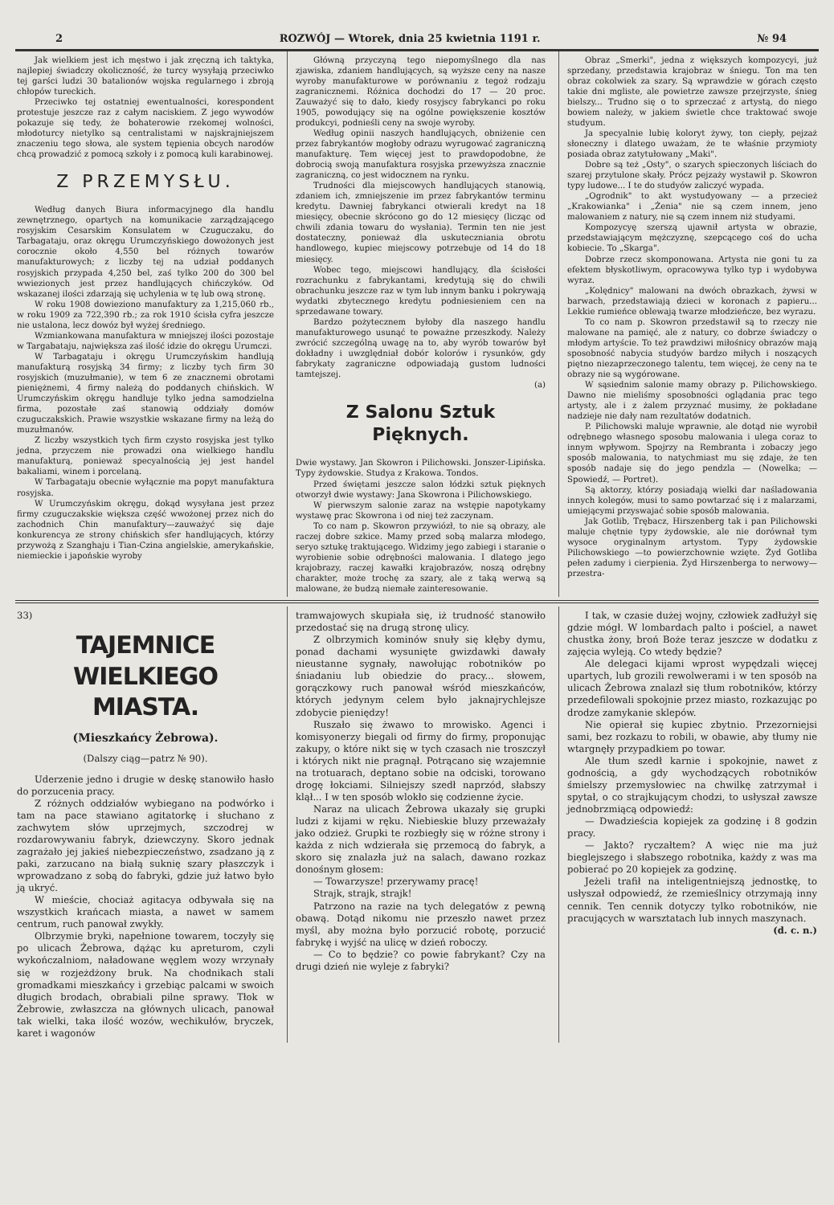2 ROZWÓJ — Wtorek, dnia 25 kwietnia 1191 r. № 94
Jak wielkiem jest ich męstwo i jak zręczną ich taktyka, najlepiej świadczy okoliczność, że turcy wysyłają przeciwko tej garści ludzi 30 batalionów wojska regularnego i zbroją chłopów tureckich.
Przeciwko tej ostatniej ewentualności, korespondent protestuje jeszcze raz z całym naciskiem. Z jego wywodów pokazuje się tedy, że bohaterowie rzekomej wolności, młodoturcy nietylko są centralistami w najskrajniejszem znaczeniu tego słowa, ale system tępienia obcych narodów chcą prowadzić z pomocą szkoły i z pomocą kuli karabinowej.
Z PRZEMYSŁU.
Według danych Biura informacyjnego dla handlu zewnętrznego, opartych na komunikacie zarządzającego rosyjskim Cesarskim Konsulatem w Czuguczaku, do Tarbagataju, oraz okręgu Urumczyńskiego dowożonych jest corocznie około 4,550 bel różnych towarów manufakturowych; z liczby tej na udział poddanych rosyjskich przypada 4,250 bel, zaś tylko 200 do 300 bel wwiezionych jest przez handlujących chińczyków. Od wskazanej ilości zdarzają się uchylenia w tę lub ową stronę.
W roku 1908 dowieziono manufaktury za 1,215,060 rb., w roku 1909 za 722,390 rb.; za rok 1910 ścisła cyfra jeszcze nie ustalona, lecz dowóz był wyżej średniego.
Wzmiankowana manufaktura w mniejszej ilości pozostaje w Targabataju, największa zaś ilość idzie do okręgu Urumczi.
W Tarbagataju i okręgu Urumczyńskim handlują manufakturą rosyjską 34 firmy; z liczby tych firm 30 rosyjskich (muzułmanie), w tem 6 ze znacznemi obrotami pieniężnemi, 4 firmy należą do poddanych chińskich. W Urumczyńskim okręgu handluje tylko jedna samodzielna firma, pozostałe zaś stanowią oddziały domów czuguczakskich. Prawie wszystkie wskazane firmy na leżą do muzułmanów.
Z liczby wszystkich tych firm czysto rosyjska jest tylko jedna, przyczem nie prowadzi ona wielkiego handlu manufakturą, ponieważ specyalnością jej jest handel bakaliami, winem i porcelaną.
W Tarbagataju obecnie wyłącznie ma popyt manufaktura rosyjska.
W Urumczyńskim okręgu, dokąd wysyłana jest przez firmy czuguczakskie większa część wwożonej przez nich do zachodnich Chin manufaktury—zauważyć się daje konkurencya ze strony chińskich sfer handlujących, którzy przywożą z Szanghaju i Tian-Czina angielskie, amerykańskie, niemieckie i japońskie wyroby
Główną przyczyną tego niepomyślnego dla nas zjawiska, zdaniem handlujących, są wyższe ceny na nasze wyroby manufakturowe w porównaniu z tegoż rodzaju zagranicznemi. Różnica dochodzi do 17 — 20 proc. Zauważyć się to dało, kiedy rosyjscy fabrykanci po roku 1905, powodujący się na ogólne powiększenie kosztów produkcyi, podnieśli ceny na swoje wyroby.
Według opinii naszych handlujących, obniżenie cen przez fabrykantów mogłoby odrazu wyrugować zagraniczną manufakturę. Tem więcej jest to prawdopodobne, że dobrocią swoją manufaktura rosyjska przewyższa znacznie zagraniczną, co jest widocznem na rynku.
Trudności dla miejscowych handlujących stanowią, zdaniem ich, zmniejszenie im przez fabrykantów terminu kredytu. Dawniej fabrykanci otwierali kredyt na 18 miesięcy, obecnie skrócono go do 12 miesięcy (licząc od chwili zdania towaru do wysłania). Termin ten nie jest dostateczny, ponieważ dla uskuteczniania obrotu handlowego, kupiec miejscowy potrzebuje od 14 do 18 miesięcy.
Wobec tego, miejscowi handlujący, dla ścisłości rozrachunku z fabrykantami, kredytują się do chwili obrachunku jeszcze raz w tym lub innym banku i pokrywają wydatki zbytecznego kredytu podniesieniem cen na sprzedawane towary.
Bardzo pożytecznem byłoby dla naszego handlu manufakturowego usunąć te poważne przeszkody. Należy zwrócić szczególną uwagę na to, aby wyrób towarów był dokładny i uwzględniał dobór kolorów i rysunków, gdy fabrykaty zagraniczne odpowiadają gustom ludności tamtejszej.
(a)
Z Salonu Sztuk Pięknych.
Dwie wystawy. Jan Skowron i Pilichowski. Jonszer-Lipińska. Typy żydowskie. Studya z Krakowa. Tondos.
Przed świętami jeszcze salon łódzki sztuk pięknych otworzył dwie wystawy: Jana Skowrona i Pilichowskiego.
W pierwszym salonie zaraz na wstępie napotykamy wystawę prac Skowrona i od niej też zaczynam.
To co nam p. Skowron przywiózł, to nie są obrazy, ale raczej dobre szkice. Mamy przed sobą malarza młodego, seryo sztukę traktującego. Widzimy jego zabiegi i staranie o wyrobienie sobie odrębności malowania. I dlatego jego krajobrazy, raczej kawałki krajobrazów, noszą odrębny charakter, może trochę za szary, ale z taką werwą są malowane, że budzą niemałe zainteresowanie.
Obraz „Smerki", jedna z większych kompozycyi, już sprzedany, przedstawia krajobraz w śniegu. Ton ma ten obraz cokolwiek za szary. Są wprawdzie w górach często takie dni mgliste, ale powietrze zawsze przejrzyste, śnieg bielszy... Trudno się o to sprzeczać z artystą, do niego bowiem należy, w jakiem świetle chce traktować swoje studyum.
Ja specyalnie lubię koloryt żywy, ton ciepły, pejzaż słoneczny i dlatego uważam, że te właśnie przymioty posiada obraz zatytułowany „Maki".
Dobre są też „Osty", o szarych spieczonych liściach do szarej przytulone skały. Prócz pejzaży wystawił p. Skowron typy ludowe... I te do studyów zaliczyć wypada.
„Ogrodnik" to akt wystudyowany — a przecież „Krakowianka" i „Żenia" nie są czem innem, jeno malowaniem z natury, nie są czem innem niż studyami.
Kompozycyę szerszą ujawnił artysta w obrazie, przedstawiającym mężczyznę, szepcącego coś do ucha kobiecie. To „Skarga".
Dobrze rzecz skomponowana. Artysta nie goni tu za efektem błyskotliwym, opracowywa tylko typ i wydobywa wyraz.
„Kolędnicy" malowani na dwóch obrazkach, żywsi w barwach, przedstawiają dzieci w koronach z papieru... Lekkie rumieńce oblewają twarze młodzieńcze, bez wyrazu.
To co nam p. Skowron przedstawił są to rzeczy nie malowane na pamięć, ale z natury, co dobrze świadczy o młodym artyście. To też prawdziwi miłośnicy obrazów mają sposobność nabycia studyów bardzo miłych i noszących piętno niezaprzeczonego talentu, tem więcej, że ceny na te obrazy nie są wygórowane.
W sąsiednim salonie mamy obrazy p. Pilichowskiego. Dawno nie mieliśmy sposobności oglądania prac tego artysty, ale i z żalem przyznać musimy, że pokładane nadzieje nie dały nam rezultatów dodatnich.
P. Pilichowski maluje wprawnie, ale dotąd nie wyrobił odrębnego własnego sposobu malowania i ulega coraz to innym wpływom. Spojrzy na Rembranta i zobaczy jego sposób malowania, to natychmiast mu się zdaje, że ten sposób nadaje się do jego pendzla — (Nowelka; — Spowiedź, — Portret).
Są aktorzy, którzy posiadają wielki dar naśladowania innych kolegów, musi to samo powtarzać się i z malarzami, umiejącymi przyswajać sobie sposób malowania.
Jak Gotlib, Trębacz, Hirszenberg tak i pan Pilichowski maluje chętnie typy żydowskie, ale nie dorównał tym wysoce oryginalnym artystom. Typy żydowskie Pilichowskiego —to powierzchownie wzięte. Żyd Gotliba pełen zadumy i cierpienia. Żyd Hirszenberga to nerwowy— przestra-
33)
TAJEMNICE WIELKIEGO MIASTA.
(Mieszkańcy Żebrowa).
(Dalszy ciąg—patrz № 90).
Uderzenie jedno i drugie w deskę stanowiło hasło do porzucenia pracy.
Z różnych oddziałów wybiegano na podwórko i tam na pace stawiano agitatorkę i słuchano z zachwytem słów uprzejmych, szczodrej w rozdarowywaniu fabryk, dziewczyny. Skoro jednak zagrażało jej jakieś niebezpieczeństwo, zsadzano ją z paki, zarzucano na białą suknię szary płaszczyk i wprowadzano z sobą do fabryki, gdzie już łatwo było ją ukryć.
W mieście, chociaż agitacya odbywała się na wszystkich krańcach miasta, a nawet w samem centrum, ruch panował zwykły.
Olbrzymie bryki, napełnione towarem, toczyły się po ulicach Żebrowa, dążąc ku apreturom, czyli wykończalniom, naładowane węglem wozy wrzynały się w rozjeżdżony bruk. Na chodnikach stali gromadkami mieszkańcy i grzebiąc palcami w swoich długich brodach, obrabiali pilne sprawy. Tłok w Żebrowie, zwłaszcza na głównych ulicach, panował tak wielki, taka ilość wozów, wechikułów, bryczek, karet i wagonów
tramwajowych skupiała się, iż trudność stanowiło przedostać się na drugą stronę ulicy.
Z olbrzymich kominów snuły się kłęby dymu, ponad dachami wysunięte gwizdawki dawały nieustanne sygnały, nawołując robotników po śniadaniu lub obiedzie do pracy... słowem, gorączkowy ruch panował wśród mieszkańców, których jedynym celem było jaknajrychlejsze zdobycie pieniędzy!
Ruszało się żwawo to mrowisko. Agenci i komisyonerzy biegali od firmy do firmy, proponując zakupy, o które nikt się w tych czasach nie troszczył i których nikt nie pragnął. Potrącano się wzajemnie na trotuarach, deptano sobie na odciski, torowano drogę łokciami. Silniejszy szedł naprzód, słabszy klął... I w ten sposób wlokło się codzienne życie.
Naraz na ulicach Żebrowa ukazały się grupki ludzi z kijami w ręku. Niebieskie bluzy przeważały jako odzież. Grupki te rozbiegły się w różne strony i każda z nich wdzierała się przemocą do fabryk, a skoro się znalazła już na salach, dawano rozkaz donośnym głosem:
— Towarzysze! przerywamy pracę!
Strajk, strajk, strajk!
Patrzono na razie na tych delegatów z pewną obawą. Dotąd nikomu nie przeszło nawet przez myśl, aby można było porzucić robotę, porzucić fabrykę i wyjść na ulicę w dzień roboczy.
— Co to będzie? co powie fabrykant? Czy na drugi dzień nie wyleje z fabryki?
I tak, w czasie dużej wojny, człowiek zadłużył się gdzie mógł. W lombardach palto i pościel, a nawet chustka żony, broń Boże teraz jeszcze w dodatku z zajęcia wyleją. Co wtedy będzie?
Ale delegaci kijami wprost wypędzali więcej upartych, lub grozili rewolwerami i w ten sposób na ulicach Żebrowa znalazł się tłum robotników, którzy przedefilowali spokojnie przez miasto, rozkazując po drodze zamykanie sklepów.
Nie opierał się kupiec zbytnio. Przezorniejsi sami, bez rozkazu to robili, w obawie, aby tłumy nie wtargnęły przypadkiem po towar.
Ale tłum szedł karnie i spokojnie, nawet z godnością, a gdy wychodzących robotników śmielszy przemysłowiec na chwilkę zatrzymał i spytał, o co strajkującym chodzi, to usłyszał zawsze jednobrzmiącą odpowiedź:
— Dwadzieścia kopiejek za godzinę i 8 godzin pracy.
— Jakto? ryczałtem? A więc nie ma już bieglejszego i słabszego robotnika, każdy z was ma pobierać po 20 kopiejek za godzinę.
Jeżeli trafił na inteligentniejszą jednostkę, to usłyszał odpowiedź, że rzemieślnicy otrzymają inny cennik. Ten cennik dotyczy tylko robotników, nie pracujących w warsztatach lub innych maszynach.
(d. c. n.)